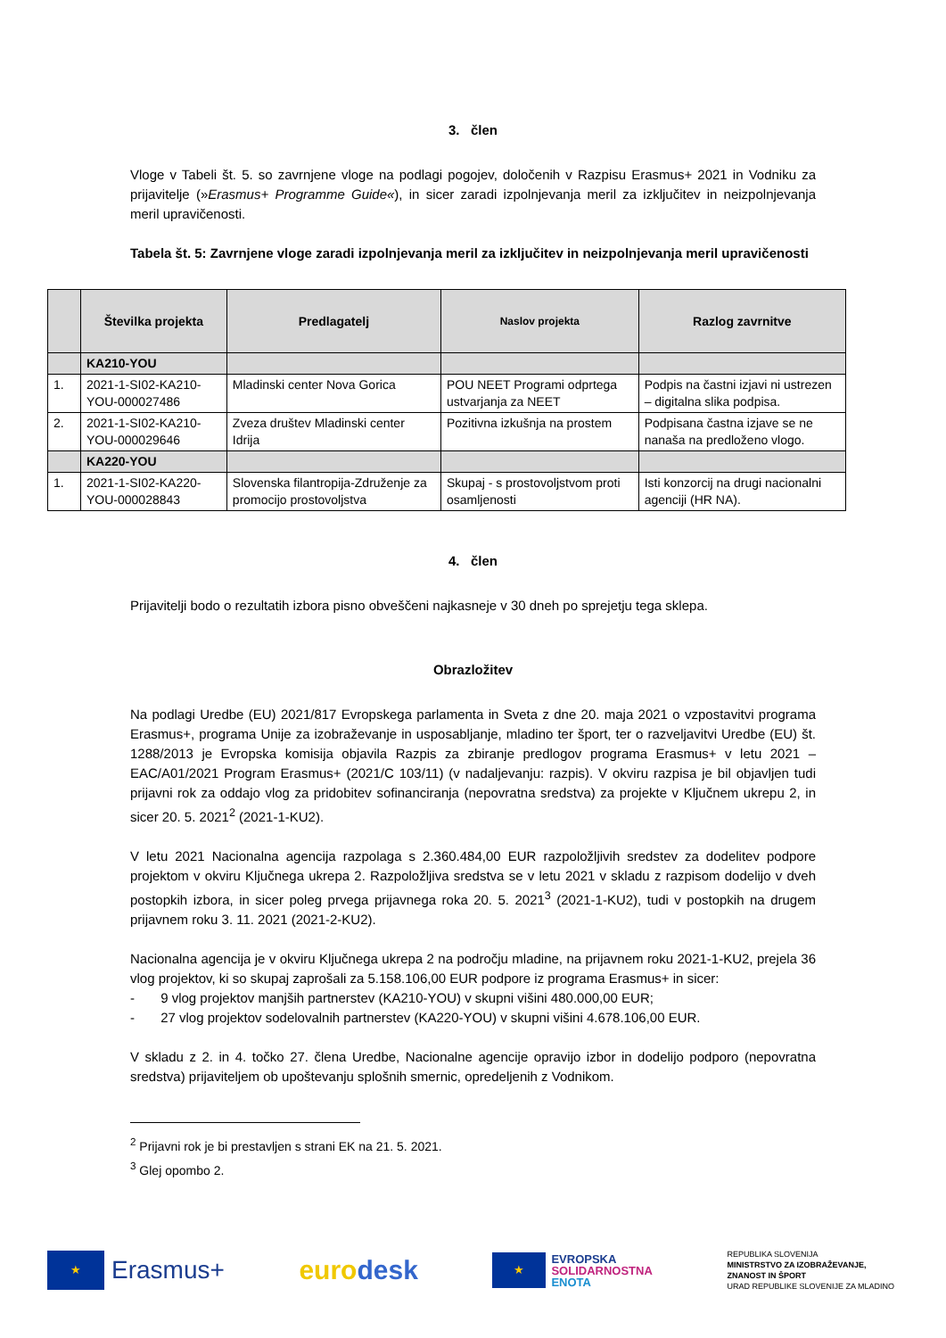3. člen
Vloge v Tabeli št. 5. so zavrnjene vloge na podlagi pogojev, določenih v Razpisu Erasmus+ 2021 in Vodniku za prijavitelje (»Erasmus+ Programme Guide«), in sicer zaradi izpolnjevanja meril za izključitev in neizpolnjevanja meril upravičenosti.
Tabela št. 5: Zavrnjene vloge zaradi izpolnjevanja meril za izključitev in neizpolnjevanja meril upravičenosti
| | Številka projekta | Predlagatelj | Naslov projekta | Razlog zavrnitve |
| --- | --- | --- | --- | --- |
| | KA210-YOU | | | |
| 1. | 2021-1-SI02-KA210-YOU-000027486 | Mladinski center Nova Gorica | POU NEET Programi odprtega ustvarjanja za NEET | Podpis na častni izjavi ni ustrezen – digitalna slika podpisa. |
| 2. | 2021-1-SI02-KA210-YOU-000029646 | Zveza društev Mladinski center Idrija | Pozitivna izkušnja na prostem | Podpisana častna izjave se ne nanaša na predloženo vlogo. |
| | KA220-YOU | | | |
| 1. | 2021-1-SI02-KA220-YOU-000028843 | Slovenska filantropija-Združenje za promocijo prostovoljstva | Skupaj - s prostovoljstvom proti osamljenosti | Isti konzorcij na drugi nacionalni agenciji (HR NA). |
4. člen
Prijavitelji bodo o rezultatih izbora pisno obveščeni najkasneje v 30 dneh po sprejetju tega sklepa.
Obrazložitev
Na podlagi Uredbe (EU) 2021/817 Evropskega parlamenta in Sveta z dne 20. maja 2021 o vzpostavitvi programa Erasmus+, programa Unije za izobraževanje in usposabljanje, mladino ter šport, ter o razveljavitvi Uredbe (EU) št. 1288/2013 je Evropska komisija objavila Razpis za zbiranje predlogov programa Erasmus+ v letu 2021 – EAC/A01/2021 Program Erasmus+ (2021/C 103/11) (v nadaljevanju: razpis). V okviru razpisa je bil objavljen tudi prijavni rok za oddajo vlog za pridobitev sofinanciranja (nepovratna sredstva) za projekte v Ključnem ukrepu 2, in sicer 20. 5. 2021<sup>2</sup> (2021-1-KU2).
V letu 2021 Nacionalna agencija razpolaga s 2.360.484,00 EUR razpoložljivih sredstev za dodelitev podpore projektom v okviru Ključnega ukrepa 2. Razpoložljiva sredstva se v letu 2021 v skladu z razpisom dodelijo v dveh postopkih izbora, in sicer poleg prvega prijavnega roka 20. 5. 2021<sup>3</sup> (2021-1-KU2), tudi v postopkih na drugem prijavnem roku 3. 11. 2021 (2021-2-KU2).
Nacionalna agencija je v okviru Ključnega ukrepa 2 na področju mladine, na prijavnem roku 2021-1-KU2, prejela 36 vlog projektov, ki so skupaj zaprošali za 5.158.106,00 EUR podpore iz programa Erasmus+ in sicer:
- 9 vlog projektov manjših partnerstev (KA210-YOU) v skupni višini 480.000,00 EUR;
- 27 vlog projektov sodelovalnih partnerstev (KA220-YOU) v skupni višini 4.678.106,00 EUR.
V skladu z 2. in 4. točko 27. člena Uredbe, Nacionalne agencije opravijo izbor in dodelijo podporo (nepovratna sredstva) prijaviteljem ob upoštevanju splošnih smernic, opredeljenih z Vodnikom.
<sup>2</sup> Prijavni rok je bi prestavljen s strani EK na 21. 5. 2021.
<sup>3</sup> Glej opombo 2.
★ Erasmus+ euro desk
★ EVROPSKA
SOLIDARNOSTNA
ENOTA
REPUBLIKA SLOVENIJA
MINISTRSTVO ZA IZOBRAŽEVANJE,
ZNANOST IN ŠPORT
URAD REPUBLIKE SLOVENIJE ZA MLADINO